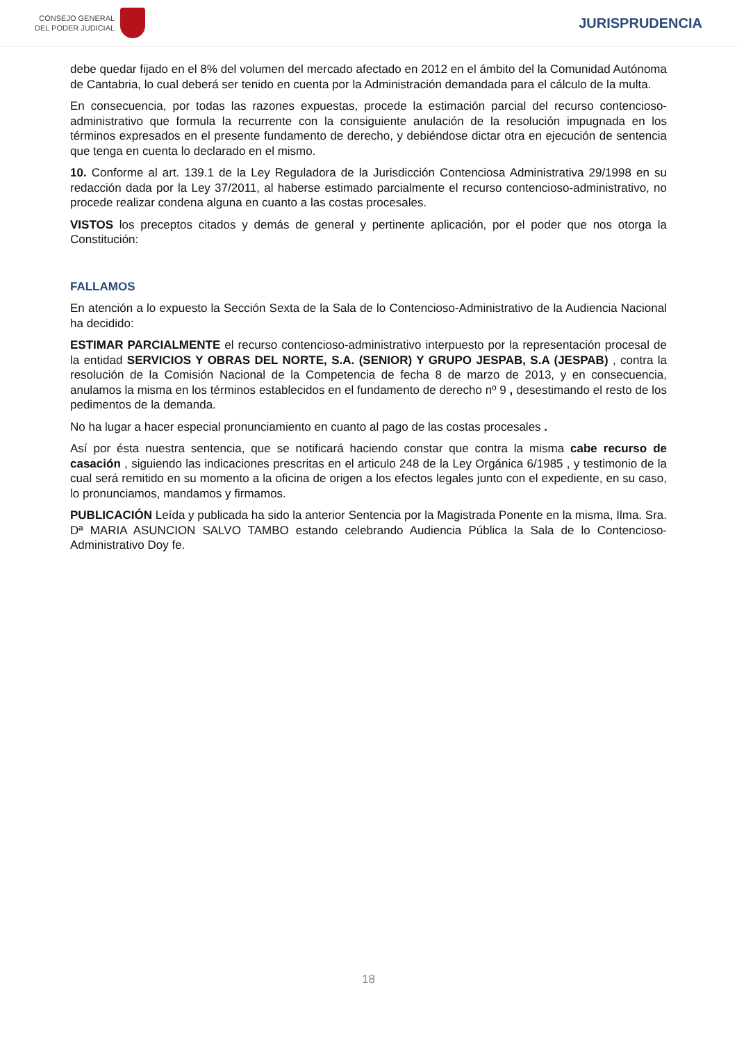CONSEJO GENERAL
DEL PODER JUDICIAL
JURISPRUDENCIA
debe quedar fijado en el 8% del volumen del mercado afectado en 2012 en el ámbito del la Comunidad Autónoma de Cantabria, lo cual deberá ser tenido en cuenta por la Administración demandada para el cálculo de la multa.
En consecuencia, por todas las razones expuestas, procede la estimación parcial del recurso contencioso-administrativo que formula la recurrente con la consiguiente anulación de la resolución impugnada en los términos expresados en el presente fundamento de derecho, y debiéndose dictar otra en ejecución de sentencia que tenga en cuenta lo declarado en el mismo.
10. Conforme al art. 139.1 de la Ley Reguladora de la Jurisdicción Contenciosa Administrativa 29/1998 en su redacción dada por la Ley 37/2011, al haberse estimado parcialmente el recurso contencioso-administrativo, no procede realizar condena alguna en cuanto a las costas procesales.
VISTOS los preceptos citados y demás de general y pertinente aplicación, por el poder que nos otorga la Constitución:
FALLAMOS
En atención a lo expuesto la Sección Sexta de la Sala de lo Contencioso-Administrativo de la Audiencia Nacional ha decidido:
ESTIMAR PARCIALMENTE el recurso contencioso-administrativo interpuesto por la representación procesal de la entidad SERVICIOS Y OBRAS DEL NORTE, S.A. (SENIOR) Y GRUPO JESPAB, S.A (JESPAB) , contra la resolución de la Comisión Nacional de la Competencia de fecha 8 de marzo de 2013, y en consecuencia, anulamos la misma en los términos establecidos en el fundamento de derecho nº 9 , desestimando el resto de los pedimentos de la demanda.
No ha lugar a hacer especial pronunciamiento en cuanto al pago de las costas procesales .
Así por ésta nuestra sentencia, que se notificará haciendo constar que contra la misma cabe recurso de casación , siguiendo las indicaciones prescritas en el articulo 248 de la Ley Orgánica 6/1985 , y testimonio de la cual será remitido en su momento a la oficina de origen a los efectos legales junto con el expediente, en su caso, lo pronunciamos, mandamos y firmamos.
PUBLICACIÓN Leída y publicada ha sido la anterior Sentencia por la Magistrada Ponente en la misma, Ilma. Sra. Dª MARIA ASUNCION SALVO TAMBO estando celebrando Audiencia Pública la Sala de lo Contencioso-Administrativo Doy fe.
18